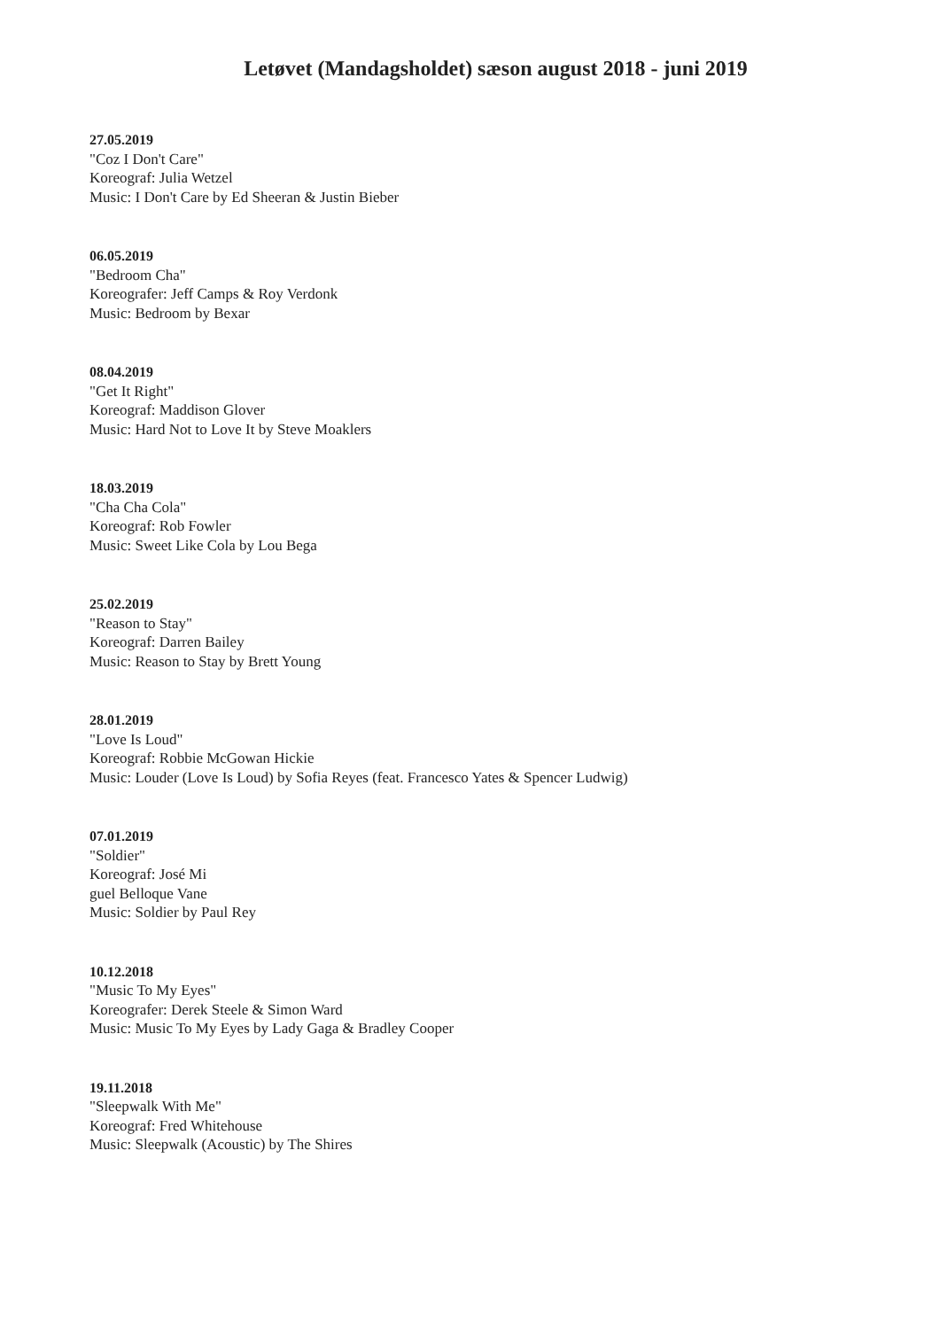Letøvet (Mandagsholdet) sæson august 2018 - juni 2019
27.05.2019
"Coz I Don't Care"
Koreograf: Julia Wetzel
Music: I Don't Care by Ed Sheeran & Justin Bieber
06.05.2019
"Bedroom Cha"
Koreografer: Jeff Camps & Roy Verdonk
Music: Bedroom by Bexar
08.04.2019
"Get It Right"
Koreograf: Maddison Glover
Music: Hard Not to Love It by Steve Moaklers
18.03.2019
"Cha Cha Cola"
Koreograf: Rob Fowler
Music: Sweet Like Cola by Lou Bega
25.02.2019
"Reason to Stay"
Koreograf: Darren Bailey
Music: Reason to Stay by Brett Young
28.01.2019
"Love Is Loud"
Koreograf: Robbie McGowan Hickie
Music: Louder (Love Is Loud) by Sofia Reyes (feat. Francesco Yates & Spencer Ludwig)
07.01.2019
"Soldier"
Koreograf: José Mi
guel Belloque Vane
Music: Soldier by Paul Rey
10.12.2018
"Music To My Eyes"
Koreografer: Derek Steele & Simon Ward
Music: Music To My Eyes by Lady Gaga & Bradley Cooper
19.11.2018
"Sleepwalk With Me"
Koreograf: Fred Whitehouse
Music: Sleepwalk (Acoustic) by The Shires